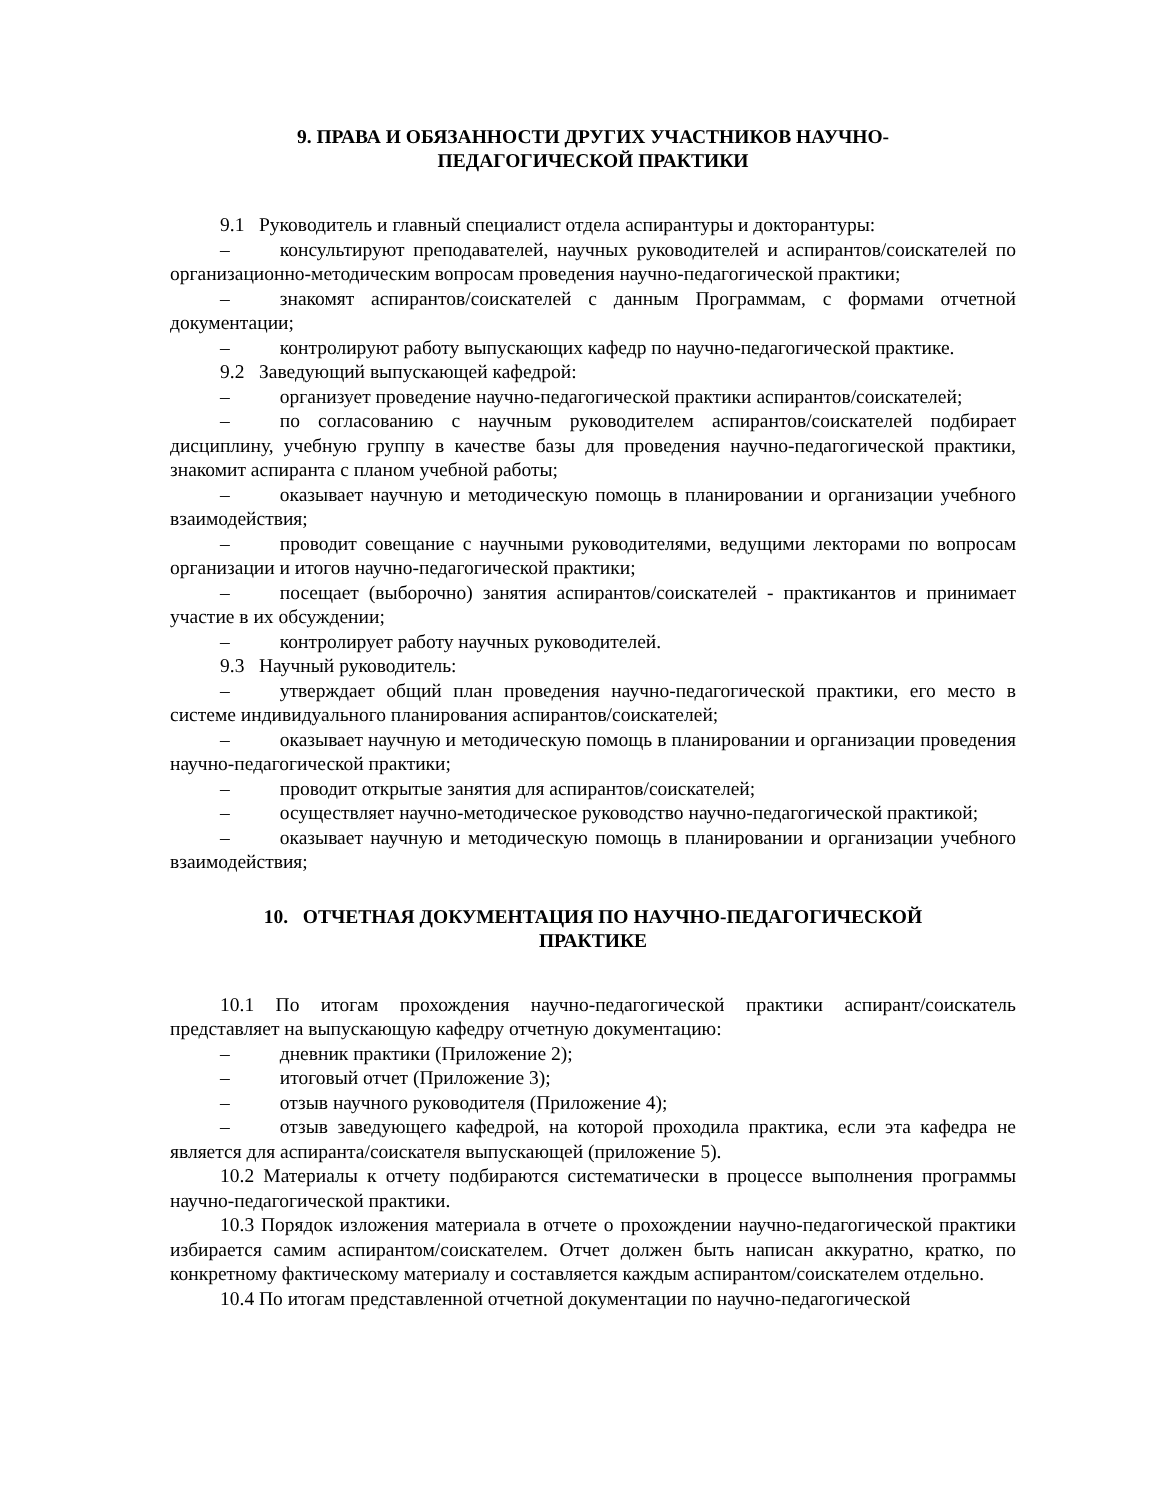9. ПРАВА И ОБЯЗАННОСТИ ДРУГИХ УЧАСТНИКОВ НАУЧНО-
ПЕДАГОГИЧЕСКОЙ ПРАКТИКИ
9.1 Руководитель и главный специалист отдела аспирантуры и докторантуры:
– консультируют преподавателей, научных руководителей и аспирантов/соискателей по организационно-методическим вопросам проведения научно-педагогической практики;
– знакомят аспирантов/соискателей с данным Программам, с формами отчетной документации;
– контролируют работу выпускающих кафедр по научно-педагогической практике.
9.2 Заведующий выпускающей кафедрой:
– организует проведение научно-педагогической практики аспирантов/соискателей;
– по согласованию с научным руководителем аспирантов/соискателей подбирает дисциплину, учебную группу в качестве базы для проведения научно-педагогической практики, знакомит аспиранта с планом учебной работы;
– оказывает научную и методическую помощь в планировании и организации учебного взаимодействия;
– проводит совещание с научными руководителями, ведущими лекторами по вопросам организации и итогов научно-педагогической практики;
– посещает (выборочно) занятия аспирантов/соискателей - практикантов и принимает участие в их обсуждении;
– контролирует работу научных руководителей.
9.3 Научный руководитель:
– утверждает общий план проведения научно-педагогической практики, его место в системе индивидуального планирования аспирантов/соискателей;
– оказывает научную и методическую помощь в планировании и организации проведения научно-педагогической практики;
– проводит открытые занятия для аспирантов/соискателей;
– осуществляет научно-методическое руководство научно-педагогической практикой;
– оказывает научную и методическую помощь в планировании и организации учебного взаимодействия;
10. ОТЧЕТНАЯ ДОКУМЕНТАЦИЯ ПО НАУЧНО-ПЕДАГОГИЧЕСКОЙ
ПРАКТИКЕ
10.1 По итогам прохождения научно-педагогической практики аспирант/соискатель представляет на выпускающую кафедру отчетную документацию:
– дневник практики (Приложение 2);
– итоговый отчет (Приложение 3);
– отзыв научного руководителя (Приложение 4);
– отзыв заведующего кафедрой, на которой проходила практика, если эта кафедра не является для аспиранта/соискателя выпускающей (приложение 5).
10.2 Материалы к отчету подбираются систематически в процессе выполнения программы научно-педагогической практики.
10.3 Порядок изложения материала в отчете о прохождении научно-педагогической практики избирается самим аспирантом/соискателем. Отчет должен быть написан аккуратно, кратко, по конкретному фактическому материалу и составляется каждым аспирантом/соискателем отдельно.
10.4 По итогам представленной отчетной документации по научно-педагогической